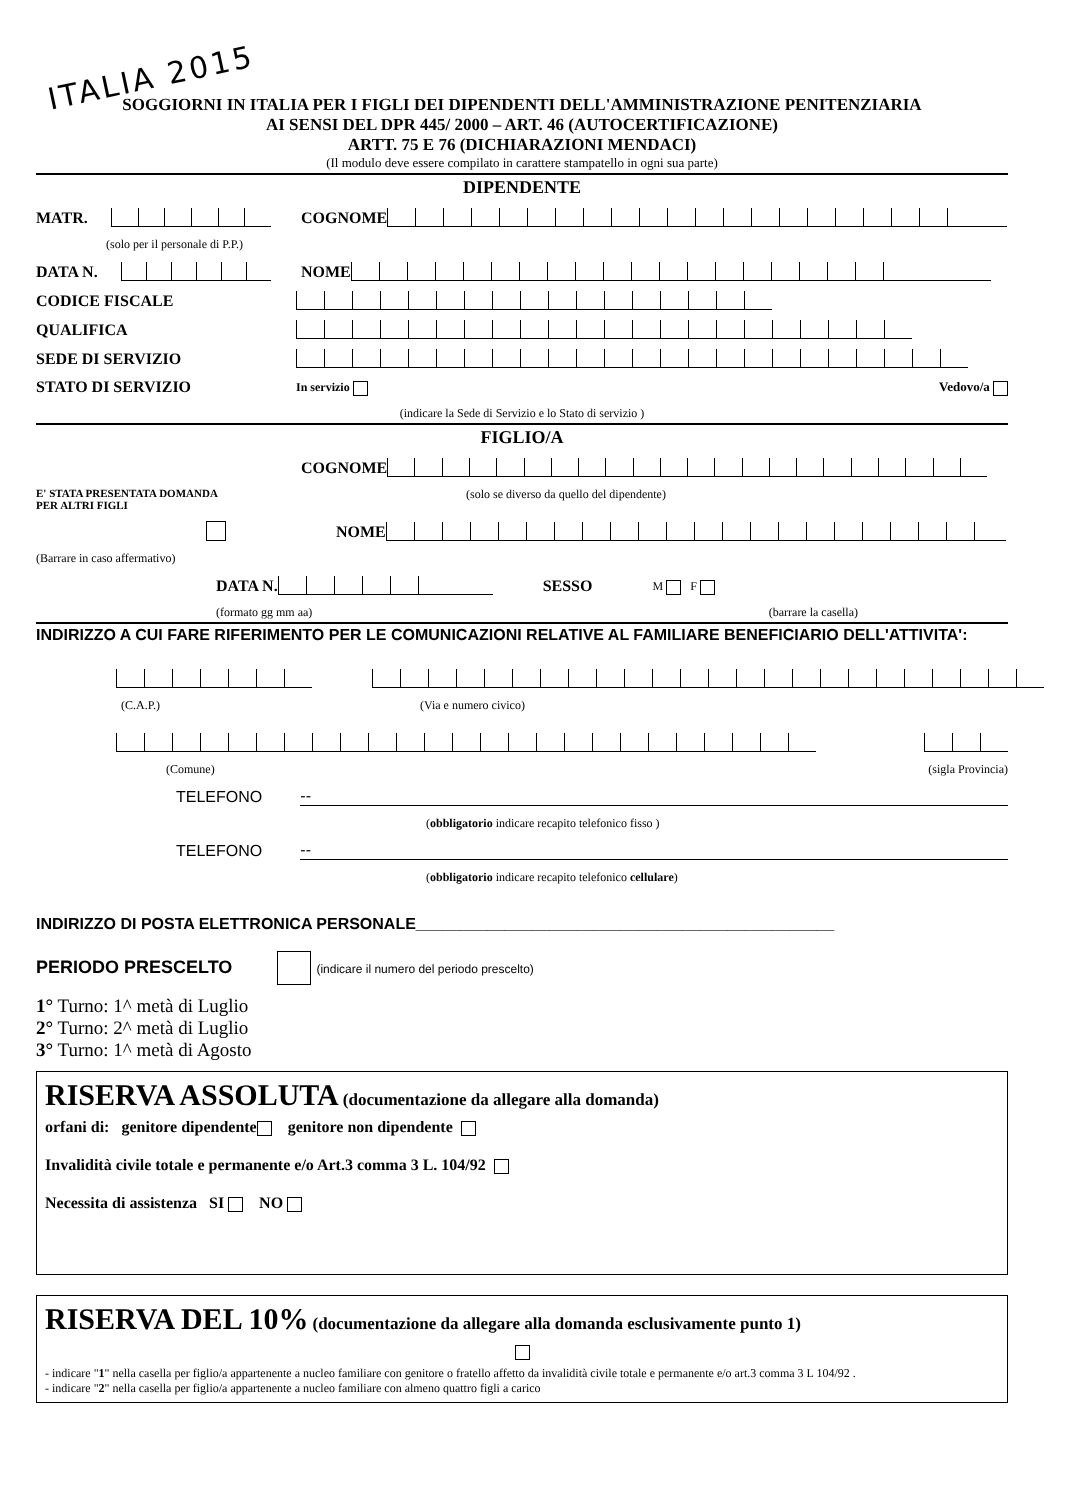ITALIA 2015
SOGGIORNI IN ITALIA PER I FIGLI DEI DIPENDENTI DELL'AMMINISTRAZIONE PENITENZIARIA
AI SENSI DEL DPR 445/ 2000 – ART. 46 (AUTOCERTIFICAZIONE)
ARTT. 75 E 76 (DICHIARAZIONI MENDACI)
(Il modulo deve essere compilato in carattere stampatello in ogni sua parte)
DIPENDENTE
MATR. COGNOME
(solo per il personale di P.P.)
DATA N. NOME
CODICE FISCALE
QUALIFICA
SEDE DI SERVIZIO
STATO DI SERVIZIO In servizio Vedovo/a
(indicare la Sede di Servizio e lo Stato di servizio )
FIGLIO/A
COGNOME
E' STATA PRESENTATA DOMANDA
PER ALTRI FIGLI (solo se diverso da quello del dipendente)
NOME
(Barrare in caso affermativo)
DATA N. SESSO M F
(formato gg mm aa) (barrare la casella)
INDIRIZZO A CUI FARE RIFERIMENTO PER LE COMUNICAZIONI RELATIVE AL FAMILIARE BENEFICIARIO DELL'ATTIVITA':
(C.A.P.) (Via e numero civico)
(Comune) (sigla Provincia)
TELEFONO --
(obbligatorio indicare recapito telefonico fisso )
TELEFONO --
(obbligatorio indicare recapito telefonico cellulare)
INDIRIZZO DI POSTA ELETTRONICA PERSONALE_______________________________________________
PERIODO PRESCELTO (indicare il numero del periodo prescelto)
1° Turno: 1^ metà di Luglio
2° Turno: 2^ metà di Luglio
3° Turno: 1^ metà di Agosto
RISERVA ASSOLUTA (documentazione da allegare alla domanda)
orfani di: genitore dipendente genitore non dipendente
Invalidità civile totale e permanente e/o Art.3 comma 3 L. 104/92
Necessita di assistenza SI NO
RISERVA DEL 10% (documentazione da allegare alla domanda esclusivamente punto 1)
- indicare "1" nella casella per figlio/a appartenente a nucleo familiare con genitore o fratello affetto da invalidità civile totale e permanente e/o art.3 comma 3 L 104/92 .
- indicare "2" nella casella per figlio/a appartenente a nucleo familiare con almeno quattro figli a carico